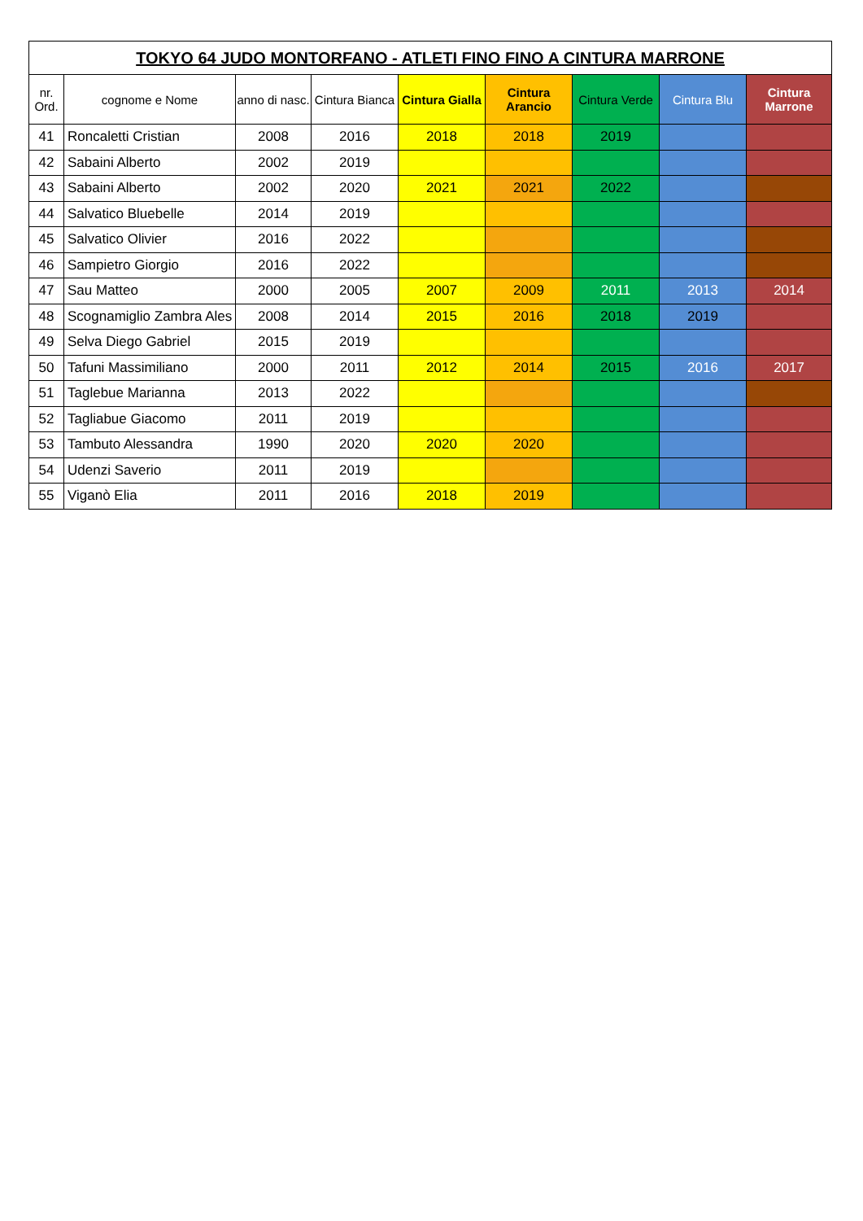| TOKYO 64 JUDO MONTORFANO - ATLETI FINO FINO A CINTURA MARRONE | | | | | | | | |
| --- | --- | --- | --- | --- | --- | --- | --- | --- |
| nr. Ord. | cognome e Nome | anno di nasc. | Cintura Bianca | Cintura Gialla | Cintura Arancio | Cintura Verde | Cintura Blu | Cintura Marrone |
| 41 | Roncaletti Cristian | 2008 | 2016 | 2018 | 2018 | 2019 | | |
| 42 | Sabaini Alberto | 2002 | 2019 | | | | | |
| 43 | Sabaini Alberto | 2002 | 2020 | 2021 | 2021 | 2022 | | |
| 44 | Salvatico Bluebelle | 2014 | 2019 | | | | | |
| 45 | Salvatico Olivier | 2016 | 2022 | | | | | |
| 46 | Sampietro Giorgio | 2016 | 2022 | | | | | |
| 47 | Sau Matteo | 2000 | 2005 | 2007 | 2009 | 2011 | 2013 | 2014 |
| 48 | Scognamiglio Zambra Ales | 2008 | 2014 | 2015 | 2016 | 2018 | 2019 | |
| 49 | Selva Diego Gabriel | 2015 | 2019 | | | | | |
| 50 | Tafuni Massimiliano | 2000 | 2011 | 2012 | 2014 | 2015 | 2016 | 2017 |
| 51 | Taglebue Marianna | 2013 | 2022 | | | | | |
| 52 | Tagliabue Giacomo | 2011 | 2019 | | | | | |
| 53 | Tambuto Alessandra | 1990 | 2020 | 2020 | 2020 | | | |
| 54 | Udenzi Saverio | 2011 | 2019 | | | | | |
| 55 | Viganò Elia | 2011 | 2016 | 2018 | 2019 | | | |